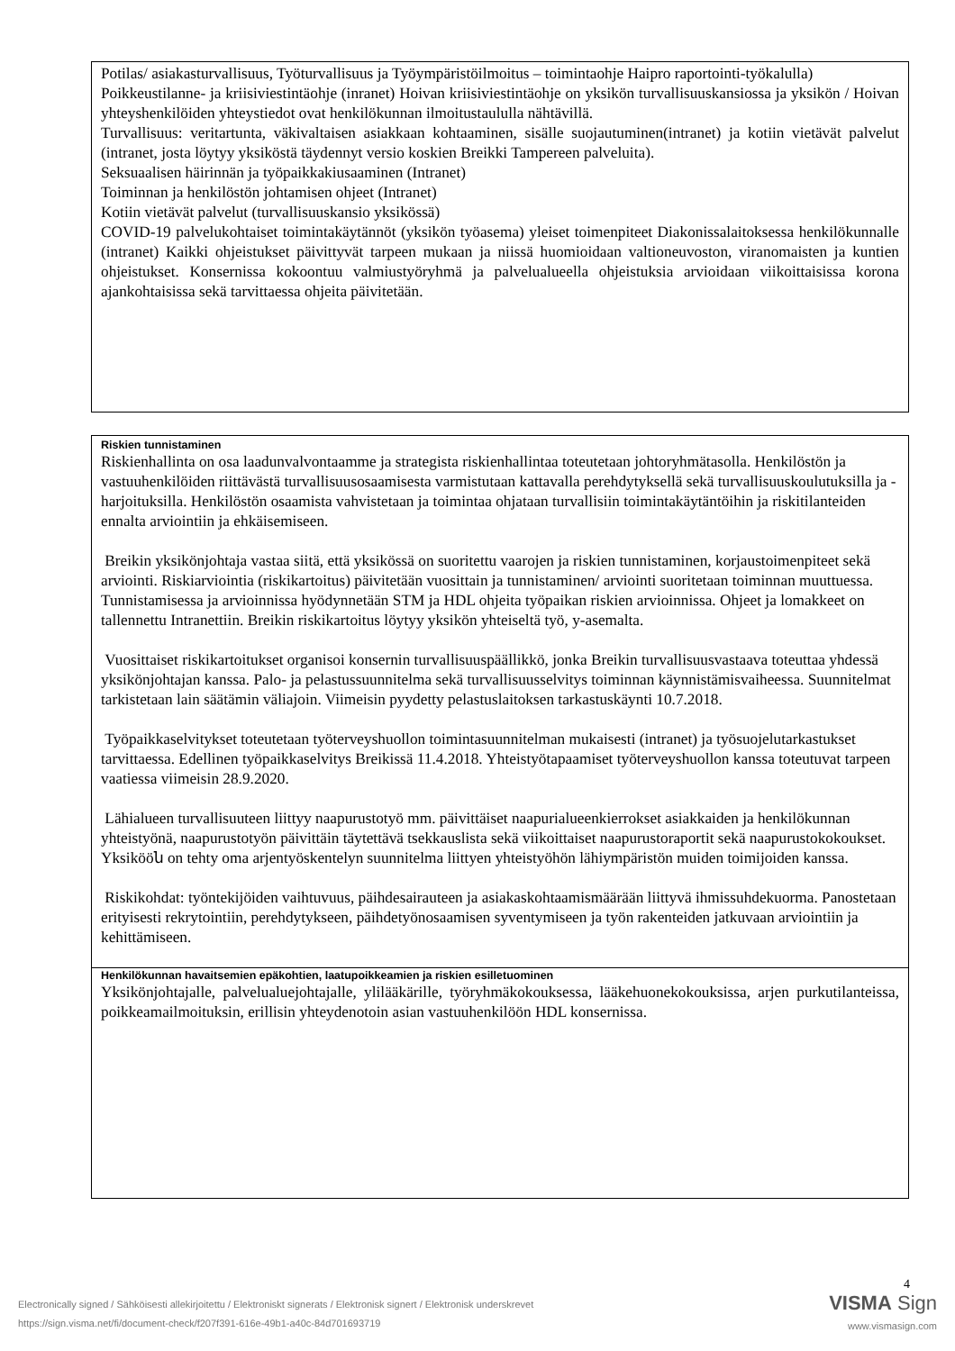Potilas/ asiakasturvallisuus, Työturvallisuus ja Työympäristöilmoitus – toimintaohje Haipro raportointi-työkalulla)
Poikkeustilanne- ja kriisiviestintäohje (inranet) Hoivan kriisiviestintäohje on yksikön turvallisuuskansiossa ja yksikön / Hoivan yhteyshenkilöiden yhteystiedot ovat henkilökunnan ilmoitustaululla nähtävillä.
Turvallisuus: veritartunta, väkivaltaisen asiakkaan kohtaaminen, sisälle suojautuminen(intranet) ja kotiin vietävät palvelut (intranet, josta löytyy yksiköstä täydennyt versio koskien Breikki Tampereen palveluita).
Seksuaalisen häirinnän ja työpaikkakiusaaminen (Intranet)
Toiminnan ja henkilöstön johtamisen ohjeet (Intranet)
Kotiin vietävät palvelut (turvallisuuskansio yksikössä)
COVID-19 palvelukohtaiset toimintakäytännöt (yksikön työasema) yleiset toimenpiteet Diakonissalaitoksessa henkilökunnalle (intranet) Kaikki ohjeistukset päivittyvät tarpeen mukaan ja niissä huomioidaan valtioneuvoston, viranomaisten ja kuntien ohjeistukset. Konsernissa kokoontuu valmiustyöryhmä ja palvelualueella ohjeistuksia arvioidaan viikoittaisissa korona ajankohtaisissa sekä tarvittaessa ohjeita päivitetään.
Riskien tunnistaminen
Riskienhallinta on osa laadunvalvontaamme ja strategista riskienhallintaa toteutetaan johtoryhmätasolla. Henkilöstön ja vastuuhenkilöiden riittävästä turvallisuusosaamisesta varmistutaan kattavalla perehdytyksellä sekä turvallisuuskoulutuksilla ja -harjoituksilla. Henkilöstön osaamista vahvistetaan ja toimintaa ohjataan turvallisiin toimintakäytäntöihin ja riskitilanteiden ennalta arviointiin ja ehkäisemiseen.
Breikin yksikönjohtaja vastaa siitä, että yksikössä on suoritettu vaarojen ja riskien tunnistaminen, korjaustoimenpiteet sekä arviointi. Riskiarviointia (riskikartoitus) päivitetään vuosittain ja tunnistaminen/ arviointi suoritetaan toiminnan muuttuessa. Tunnistamisessa ja arvioinnissa hyödynnetään STM ja HDL ohjeita työpaikan riskien arvioinnissa. Ohjeet ja lomakkeet on tallennettu Intranettiin. Breikin riskikartoitus löytyy yksikön yhteiseltä työ, y-asemalta.
Vuosittaiset riskikartoitukset organisoi konsernin turvallisuuspäällikkö, jonka Breikin turvallisuusvastaava toteuttaa yhdessä yksikönjohtajan kanssa. Palo- ja pelastussuunnitelma sekä turvallisuusselvitys toiminnan käynnistämisvaiheessa. Suunnitelmat tarkistetaan lain säätämin väliajoin. Viimeisin pyydetty pelastuslaitoksen tarkastuskäynti 10.7.2018.
Työpaikkaselvitykset toteutetaan työterveyshuollon toimintasuunnitelman mukaisesti (intranet) ja työsuojelutarkastukset tarvittaessa. Edellinen työpaikkaselvitys Breikissä 11.4.2018. Yhteistyötapaamiset työterveyshuollon kanssa toteutuvat tarpeen vaatiessa viimeisin 28.9.2020.
Lähialueen turvallisuuteen liittyy naapurustotyö mm. päivittäiset naapurialueenkierrokset asiakkaiden ja henkilökunnan yhteistyönä, naapurustotyön päivittäin täytettävä tsekkauslista sekä viikoittaiset naapurustoraportit sekä naapurustokokoukset. Yksikööն on tehty oma arjentyöskentelyn suunnitelma liittyen yhteistyöhön lähiympäristön muiden toimijoiden kanssa.
Riskikohdat: työntekijöiden vaihtuvuus, päihdesairauteen ja asiakaskohtaamismäärään liittyvä ihmissuhdekuorma. Panostetaan erityisesti rekrytointiin, perehdytykseen, päihdetyönosaamisen syventymiseen ja työn rakenteiden jatkuvaan arviointiin ja kehittämiseen.
Henkilökunnan havaitsemien epäkohtien, laatupoikkeamien ja riskien esilletuominen
Yksikönjohtajalle, palvelualuejohtajalle, ylilääkärille, työryhmäkokouksessa, lääkehuonekokouksissa, arjen purkutilanteissa, poikkeamailmoituksin, erillisin yhteydenotoin asian vastuuhenkilöön HDL konsernissa.
Electronically signed / Sähköisesti allekirjoitettu / Elektroniskt signerats / Elektronisk signert / Elektronisk underskrevet
https://sign.visma.net/fi/document-check/f207f391-616e-49b1-a40c-84d701693719
4
VISMA Sign
www.vismasign.com